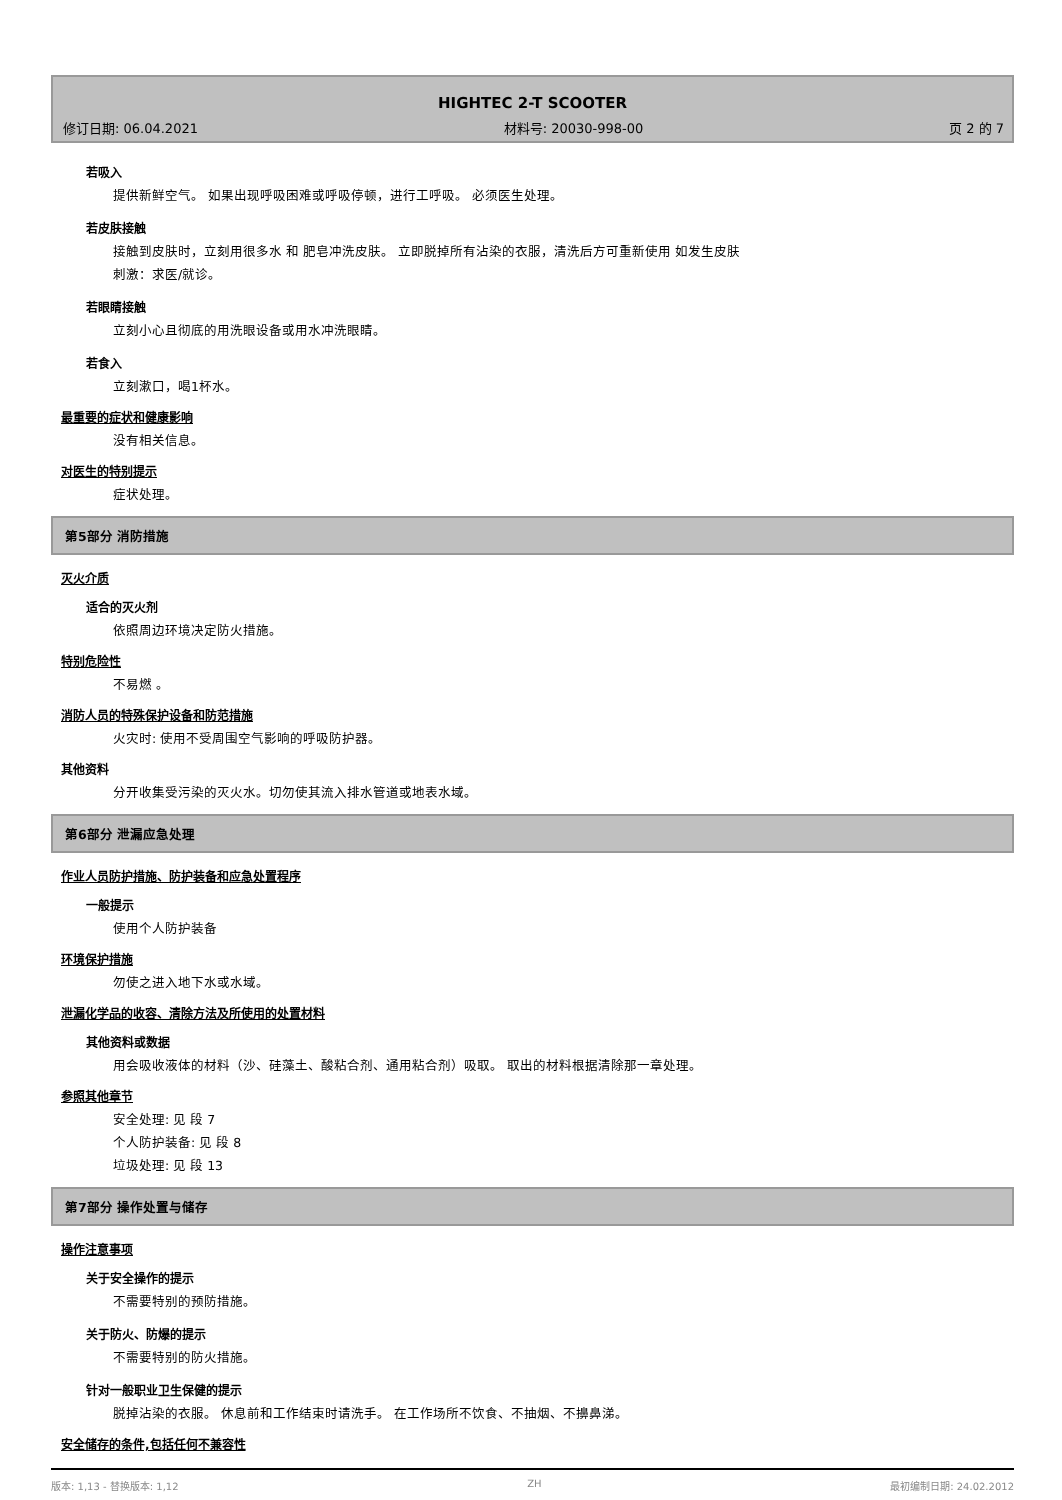HIGHTEC 2-T SCOOTER
修订日期: 06.04.2021 材料号: 20030-998-00 页 2 的 7
若吸入
提供新鲜空气。 如果出现呼吸困难或呼吸停顿，进行工呼吸。 必须医生处理。
若皮肤接触
接触到皮肤时，立刻用很多水 和 肥皂冲洗皮肤。 立即脱掉所有沾染的衣服，清洗后方可重新使用 如发生皮肤
刺激：求医/就诊。
若眼睛接触
立刻小心且彻底的用洗眼设备或用水冲洗眼睛。
若食入
立刻漱口，喝1杯水。
最重要的症状和健康影响
没有相关信息。
对医生的特别提示
症状处理。
第5部分 消防措施
灭火介质
适合的灭火剂
依照周边环境决定防火措施。
特别危险性
不易燃 。
消防人员的特殊保护设备和防范措施
火灾时: 使用不受周围空气影响的呼吸防护器。
其他资料
分开收集受污染的灭火水。切勿使其流入排水管道或地表水域。
第6部分 泄漏应急处理
作业人员防护措施、防护装备和应急处置程序
一般提示
使用个人防护装备
环境保护措施
勿使之进入地下水或水域。
泄漏化学品的收容、清除方法及所使用的处置材料
其他资料或数据
用会吸收液体的材料（沙、硅藻土、酸粘合剂、通用粘合剂）吸取。 取出的材料根据清除那一章处理。
参照其他章节
安全处理: 见 段 7
个人防护装备: 见 段 8
垃圾处理: 见 段 13
第7部分 操作处置与储存
操作注意事项
关于安全操作的提示
不需要特别的预防措施。
关于防火、防爆的提示
不需要特别的防火措施。
针对一般职业卫生保健的提示
脱掉沾染的衣服。 休息前和工作结束时请洗手。 在工作场所不饮食、不抽烟、不擤鼻涕。
安全储存的条件,包括任何不兼容性
版本: 1,13 - 替换版本: 1,12 ZH 最初编制日期: 24.02.2012